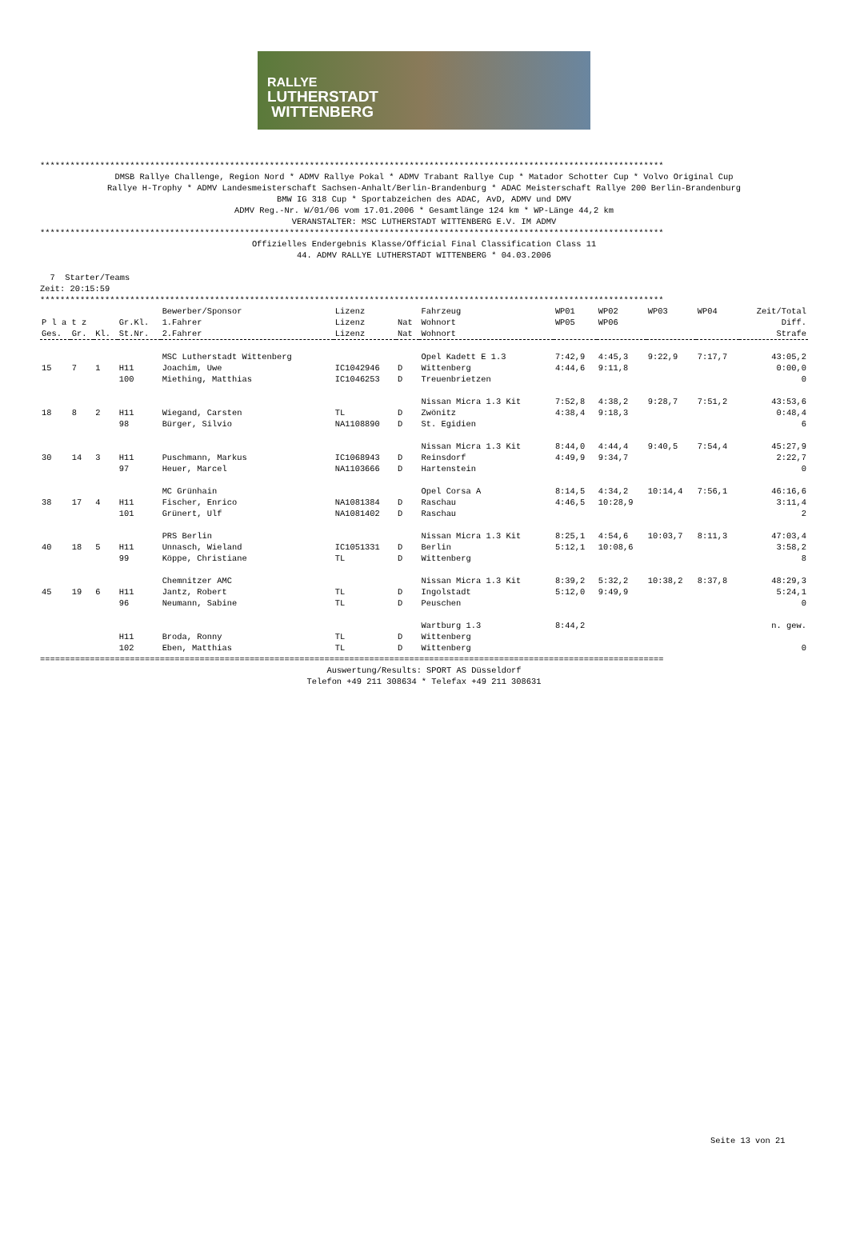RALLYE
LUTHERSTADT
WITTENBERG
*****************************************************************************************************************************
DMSB Rallye Challenge, Region Nord * ADMV Rallye Pokal * ADMV Trabant Rallye Cup * Matador Schotter Cup * Volvo Original Cup
Rallye H-Trophy * ADMV Landesmeisterschaft Sachsen-Anhalt/Berlin-Brandenburg * ADAC Meisterschaft Rallye 200 Berlin-Brandenburg
BMW IG 318 Cup * Sportabzeichen des ADAC, AvD, ADMV und DMV
ADMV Reg.-Nr. W/01/06 vom 17.01.2006 * Gesamtlänge 124 km * WP-Länge 44,2 km
VERANSTALTER: MSC LUTHERSTADT WITTENBERG E.V. IM ADMV
*****************************************************************************************************************************
Offizielles Endergebnis Klasse/Official Final Classification Class 11
44. ADMV RALLYE LUTHERSTADT WITTENBERG * 04.03.2006
  7  Starter/Teams
Zeit: 20:15:59
*****************************************************************************************************************************
| | | | | Bewerber/Sponsor | Lizenz | | Fahrzeug | WP01 | WP02 | WP03 | WP04 | Zeit/Total |
| --- | --- | --- | --- | --- | --- | --- | --- | --- | --- | --- | --- | --- |
| P l a t z | | | Gr.Kl. | 1.Fahrer | Lizenz | Nat | Wohnort | WP05 | WP06 | | | Diff. |
| Ges. | Gr. | Kl. | St.Nr. | 2.Fahrer | Lizenz | Nat | Wohnort | | | | | Strafe |
| | | | | MSC Lutherstadt Wittenberg | | | Opel Kadett E 1.3 | 7:42,9 | 4:45,3 | 9:22,9 | 7:17,7 | 43:05,2 |
| 15 | 7 | 1 | H11 | Joachim, Uwe | IC1042946 | D | Wittenberg | 4:44,6 | 9:11,8 | | | 0:00,0 |
| | | | 100 | Miething, Matthias | IC1046253 | D | Treuenbrietzen | | | | | 0 |
| | | | | | | | Nissan Micra 1.3 Kit | 7:52,8 | 4:38,2 | 9:28,7 | 7:51,2 | 43:53,6 |
| 18 | 8 | 2 | H11 | Wiegand, Carsten | TL | D | Zwönitz | 4:38,4 | 9:18,3 | | | 0:48,4 |
| | | | 98 | Bürger, Silvio | NA1108890 | D | St. Egidien | | | | | 6 |
| | | | | | | | Nissan Micra 1.3 Kit | 8:44,0 | 4:44,4 | 9:40,5 | 7:54,4 | 45:27,9 |
| 30 | 14 | 3 | H11 | Puschmann, Markus | IC1068943 | D | Reinsdorf | 4:49,9 | 9:34,7 | | | 2:22,7 |
| | | | 97 | Heuer, Marcel | NA1103666 | D | Hartenstein | | | | | 0 |
| | | | | MC Grünhain | | | Opel Corsa A | 8:14,5 | 4:34,2 | 10:14,4 | 7:56,1 | 46:16,6 |
| 38 | 17 | 4 | H11 | Fischer, Enrico | NA1081384 | D | Raschau | 4:46,5 | 10:28,9 | | | 3:11,4 |
| | | | 101 | Grünert, Ulf | NA1081402 | D | Raschau | | | | | 2 |
| | | | | PRS Berlin | | | Nissan Micra 1.3 Kit | 8:25,1 | 4:54,6 | 10:03,7 | 8:11,3 | 47:03,4 |
| 40 | 18 | 5 | H11 | Unnasch, Wieland | IC1051331 | D | Berlin | 5:12,1 | 10:08,6 | | | 3:58,2 |
| | | | 99 | Köppe, Christiane | TL | D | Wittenberg | | | | | 8 |
| | | | | Chemnitzer AMC | | | Nissan Micra 1.3 Kit | 8:39,2 | 5:32,2 | 10:38,2 | 8:37,8 | 48:29,3 |
| 45 | 19 | 6 | H11 | Jantz, Robert | TL | D | Ingolstadt | 5:12,0 | 9:49,9 | | | 5:24,1 |
| | | | 96 | Neumann, Sabine | TL | D | Peuschen | | | | | 0 |
| | | | | | | | Wartburg 1.3 | 8:44,2 | | | | n. gew. |
| | | | H11 | Broda, Ronny | TL | D | Wittenberg | | | | | |
| | | | 102 | Eben, Matthias | TL | D | Wittenberg | | | | | 0 |
=============================================================================================================================
Auswertung/Results: SPORT AS Düsseldorf
Telefon +49 211 308634 * Telefax +49 211 308631
Seite 13 von 21